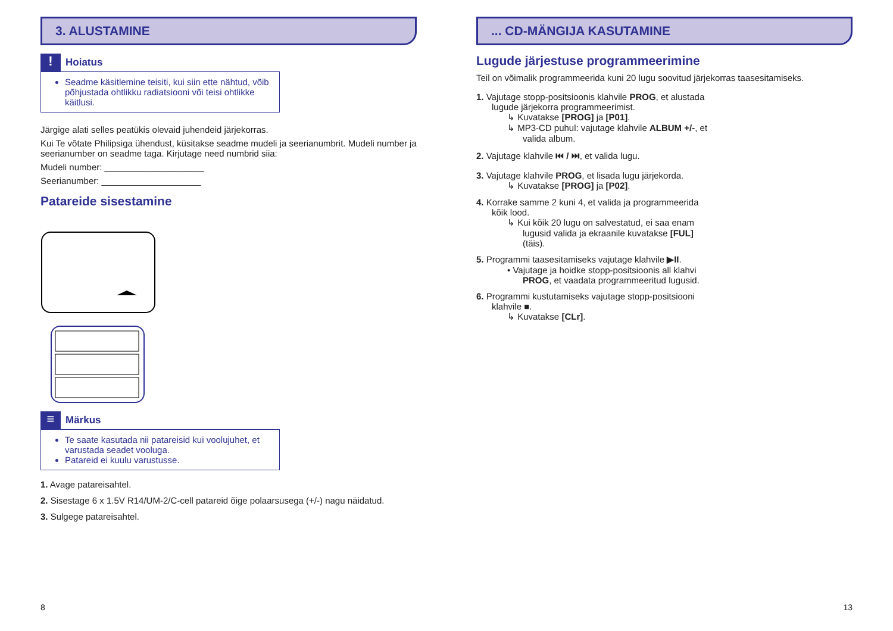3. ALUSTAMINE
!
Hoiatus
Seadme käsitlemine teisiti, kui siin ette nähtud, võib põhjustada ohtlikku radiatsiooni või teisi ohtlikke käitlusi.
Järgige alati selles peatükis olevaid juhendeid järjekorras.
Kui Te võtate Philipsiga ühendust, küsitakse seadme mudeli ja seerianumbrit. Mudeli number ja seerianumber on seadme taga. Kirjutage need numbrid siia:
Mudeli number: ____________________
Seerianumber: ____________________
Patareide sisestamine
≡
Märkus
Te saate kasutada nii patareisid kui voolujuhet, et varustada seadet vooluga.
Patareid ei kuulu varustusse.
1. Avage patareisahtel.
2. Sisestage 6 x 1.5V R14/UM-2/C-cell patareid õige polaarsusega (+/-) nagu näidatud.
3. Sulgege patareisahtel.
8
... CD-MÄNGIJA KASUTAMINE
Lugude järjestuse programmeerimine
Teil on võimalik programmeerida kuni 20 lugu soovitud järjekorras taasesitamiseks.
1. Vajutage stopp-positsioonis klahvile PROG, et alustada lugude järjekorra programmeerimist.
↳ Kuvatakse [PROG] ja [P01].
↳ MP3-CD puhul: vajutage klahvile ALBUM +/-, et valida album.
2. Vajutage klahvile ⏮ / ⏭, et valida lugu.
3. Vajutage klahvile PROG, et lisada lugu järjekorda.
↳ Kuvatakse [PROG] ja [P02].
4. Korrake samme 2 kuni 4, et valida ja programmeerida kõik lood.
↳ Kui kõik 20 lugu on salvestatud, ei saa enam lugusid valida ja ekraanile kuvatakse [FUL] (täis).
5. Programmi taasesitamiseks vajutage klahvile ▶II.
• Vajutage ja hoidke stopp-positsioonis all klahvi PROG, et vaadata programmeeritud lugusid.
6. Programmi kustutamiseks vajutage stopp-positsiooni klahvile ■.
↳ Kuvatakse [CLr].
13